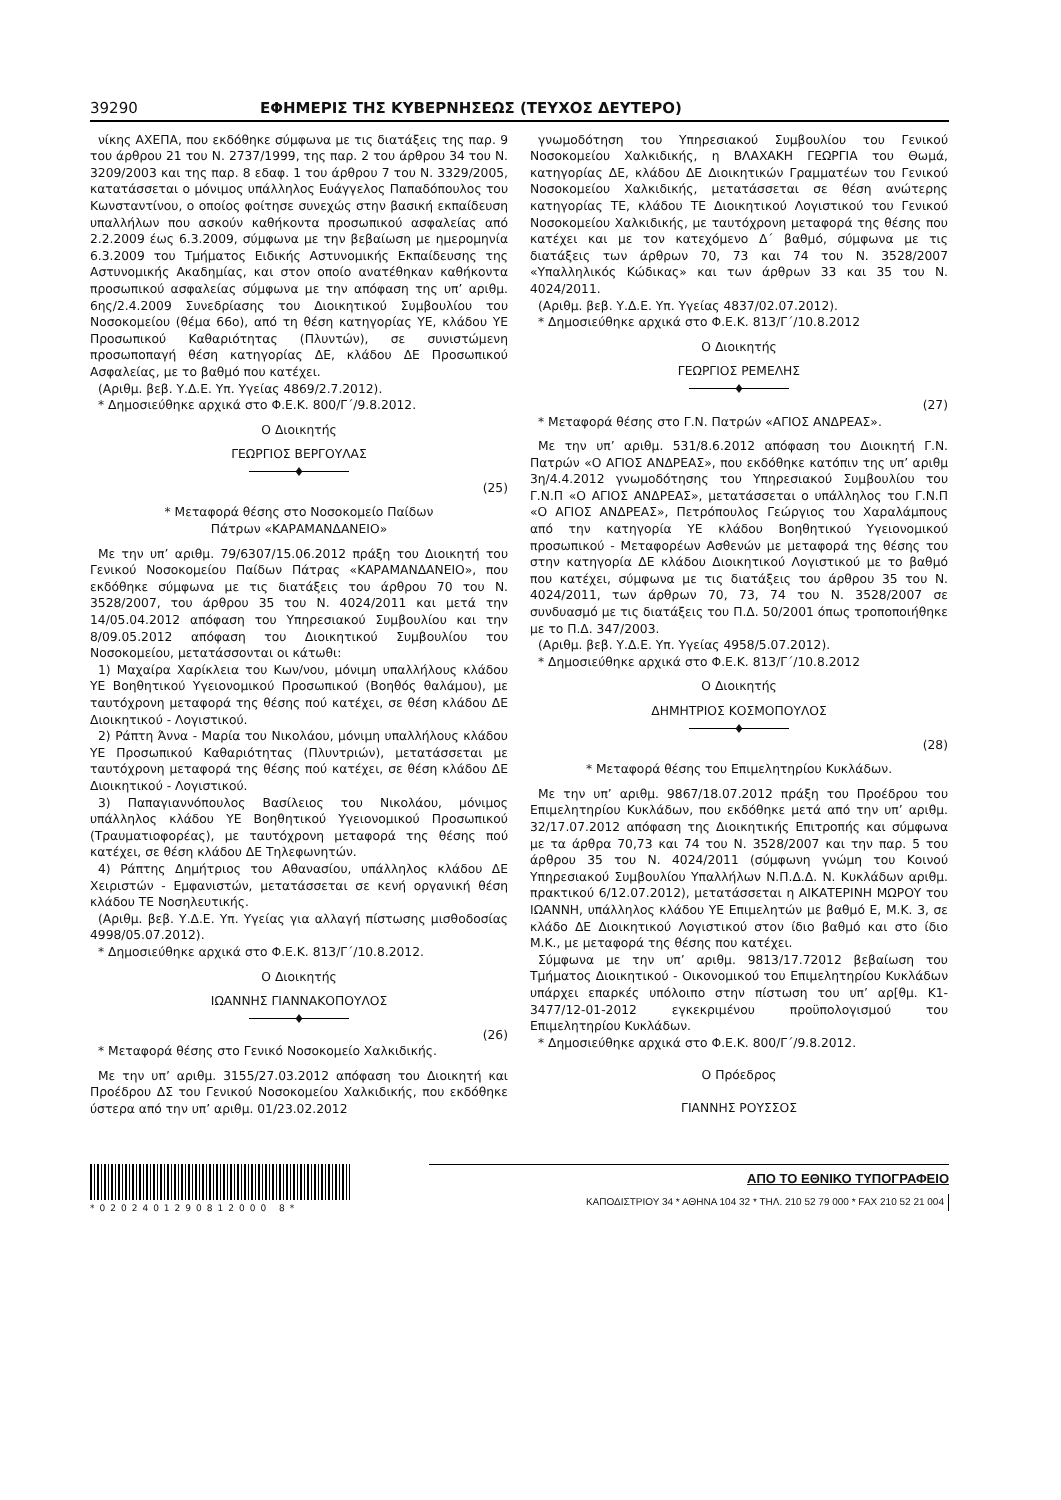39290 ΕΦΗΜΕΡΙΣ ΤΗΣ ΚΥΒΕΡΝΗΣΕΩΣ (ΤΕΥΧΟΣ ΔΕΥΤΕΡΟ)
νίκης ΑΧΕΠΑ, που εκδόθηκε σύμφωνα με τις διατάξεις της παρ. 9 του άρθρου 21 του Ν. 2737/1999, της παρ. 2 του άρθρου 34 του Ν. 3209/2003 και της παρ. 8 εδαφ. 1 του άρθρου 7 του Ν. 3329/2005, κατατάσσεται ο μόνιμος υπάλληλος Ευάγγελος Παπαδόπουλος του Κωνσταντίνου, ο οποίος φοίτησε συνεχώς στην βασική εκπαίδευση υπαλλήλων που ασκούν καθήκοντα προσωπικού ασφαλείας από 2.2.2009 έως 6.3.2009, σύμφωνα με την βεβαίωση με ημερομηνία 6.3.2009 του Τμήματος Ειδικής Αστυνομικής Εκπαίδευσης της Αστυνομικής Ακαδημίας, και στον οποίο ανατέθηκαν καθήκοντα προσωπικού ασφαλείας σύμφωνα με την απόφαση της υπ’ αριθμ. 6ης/2.4.2009 Συνεδρίασης του Διοικητικού Συμβουλίου του Νοσοκομείου (θέμα 66ο), από τη θέση κατηγορίας ΥΕ, κλάδου ΥΕ Προσωπικού Καθαριότητας (Πλυντών), σε συνιστώμενη προσωποπαγή θέση κατηγορίας ΔΕ, κλάδου ΔΕ Προσωπικού Ασφαλείας, με το βαθμό που κατέχει.
(Αριθμ. βεβ. Υ.Δ.Ε. Υπ. Υγείας 4869/2.7.2012).
* Δημοσιεύθηκε αρχικά στο Φ.Ε.Κ. 800/Γ΄/9.8.2012.
Ο Διοικητής
ΓΕΩΡΓΙΟΣ ΒΕΡΓΟΥΛΑΣ
♦
(25)
* Μεταφορά θέσης στο Νοσοκομείο Παίδων
Πάτρων «ΚΑΡΑΜΑΝΔΑΝΕΙΟ»
Με την υπ’ αριθμ. 79/6307/15.06.2012 πράξη του Διοικητή του Γενικού Νοσοκομείου Παίδων Πάτρας «ΚΑΡΑΜΑΝΔΑΝΕΙΟ», που εκδόθηκε σύμφωνα με τις διατάξεις του άρθρου 70 του Ν. 3528/2007, του άρθρου 35 του Ν. 4024/2011 και μετά την 14/05.04.2012 απόφαση του Υπηρεσιακού Συμβουλίου και την 8/09.05.2012 απόφαση του Διοικητικού Συμβουλίου του Νοσοκομείου, μετατάσσονται οι κάτωθι:
1) Μαχαίρα Χαρίκλεια του Κων/νου, μόνιμη υπαλλήλους κλάδου ΥΕ Βοηθητικού Υγειονομικού Προσωπικού (Βοηθός θαλάμου), με ταυτόχρονη μεταφορά της θέσης πού κατέχει, σε θέση κλάδου ΔΕ Διοικητικού - Λογιστικού.
2) Ράπτη Άννα - Μαρία του Νικολάου, μόνιμη υπαλλήλους κλάδου ΥΕ Προσωπικού Καθαριότητας (Πλυντριών), μετατάσσεται με ταυτόχρονη μεταφορά της θέσης πού κατέχει, σε θέση κλάδου ΔΕ Διοικητικού - Λογιστικού.
3) Παπαγιαννόπουλος Βασίλειος του Νικολάου, μόνιμος υπάλληλος κλάδου ΥΕ Βοηθητικού Υγειονομικού Προσωπικού (Τραυματιοφορέας), με ταυτόχρονη μεταφορά της θέσης πού κατέχει, σε θέση κλάδου ΔΕ Τηλεφωνητών.
4) Ράπτης Δημήτριος του Αθανασίου, υπάλληλος κλάδου ΔΕ Χειριστών - Εμφανιστών, μετατάσσεται σε κενή οργανική θέση κλάδου ΤΕ Νοσηλευτικής.
(Αριθμ. βεβ. Υ.Δ.Ε. Υπ. Υγείας για αλλαγή πίστωσης μισθοδοσίας 4998/05.07.2012).
* Δημοσιεύθηκε αρχικά στο Φ.Ε.Κ. 813/Γ΄/10.8.2012.
Ο Διοικητής
ΙΩΑΝΝΗΣ ΓΙΑΝΝΑΚΟΠΟΥΛΟΣ
♦
(26)
* Μεταφορά θέσης στο Γενικό Νοσοκομείο Χαλκιδικής.
Με την υπ’ αριθμ. 3155/27.03.2012 απόφαση του Διοικητή και Προέδρου ΔΣ του Γενικού Νοσοκομείου Χαλκιδικής, που εκδόθηκε ύστερα από την υπ’ αριθμ. 01/23.02.2012
γνωμοδότηση του Υπηρεσιακού Συμβουλίου του Γενικού Νοσοκομείου Χαλκιδικής, η ΒΛΑΧΑΚΗ ΓΕΩΡΓΙΑ του Θωμά, κατηγορίας ΔΕ, κλάδου ΔΕ Διοικητικών Γραμματέων του Γενικού Νοσοκομείου Χαλκιδικής, μετατάσσεται σε θέση ανώτερης κατηγορίας ΤΕ, κλάδου ΤΕ Διοικητικού Λογιστικού του Γενικού Νοσοκομείου Χαλκιδικής, με ταυτόχρονη μεταφορά της θέσης που κατέχει και με τον κατεχόμενο Δ΄ βαθμό, σύμφωνα με τις διατάξεις των άρθρων 70, 73 και 74 του Ν. 3528/2007 «Υπαλληλικός Κώδικας» και των άρθρων 33 και 35 του Ν. 4024/2011.
(Αριθμ. βεβ. Υ.Δ.Ε. Υπ. Υγείας 4837/02.07.2012).
* Δημοσιεύθηκε αρχικά στο Φ.Ε.Κ. 813/Γ΄/10.8.2012
Ο Διοικητής
ΓΕΩΡΓΙΟΣ ΡΕΜΕΛΗΣ
♦
(27)
* Μεταφορά θέσης στο Γ.Ν. Πατρών «ΑΓΙΟΣ ΑΝΔΡΕΑΣ».
Με την υπ’ αριθμ. 531/8.6.2012 απόφαση του Διοικητή Γ.Ν. Πατρών «Ο ΑΓΙΟΣ ΑΝΔΡΕΑΣ», που εκδόθηκε κατόπιν της υπ’ αριθμ 3η/4.4.2012 γνωμοδότησης του Υπηρεσιακού Συμβουλίου του Γ.Ν.Π «Ο ΑΓΙΟΣ ΑΝΔΡΕΑΣ», μετατάσσεται ο υπάλληλος του Γ.Ν.Π «Ο ΑΓΙΟΣ ΑΝΔΡΕΑΣ», Πετρόπουλος Γεώργιος του Χαραλάμπους από την κατηγορία ΥΕ κλάδου Βοηθητικού Υγειονομικού προσωπικού - Μεταφορέων Ασθενών με μεταφορά της θέσης του στην κατηγορία ΔΕ κλάδου Διοικητικού Λογιστικού με το βαθμό που κατέχει, σύμφωνα με τις διατάξεις του άρθρου 35 του Ν. 4024/2011, των άρθρων 70, 73, 74 του Ν. 3528/2007 σε συνδυασμό με τις διατάξεις του Π.Δ. 50/2001 όπως τροποποιήθηκε με το Π.Δ. 347/2003.
(Αριθμ. βεβ. Υ.Δ.Ε. Υπ. Υγείας 4958/5.07.2012).
* Δημοσιεύθηκε αρχικά στο Φ.Ε.Κ. 813/Γ΄/10.8.2012
Ο Διοικητής
ΔΗΜΗΤΡΙΟΣ ΚΟΣΜΟΠΟΥΛΟΣ
♦
(28)
* Μεταφορά θέσης του Επιμελητηρίου Κυκλάδων.
Με την υπ’ αριθμ. 9867/18.07.2012 πράξη του Προέδρου του Επιμελητηρίου Κυκλάδων, που εκδόθηκε μετά από την υπ’ αριθμ. 32/17.07.2012 απόφαση της Διοικητικής Επιτροπής και σύμφωνα με τα άρθρα 70,73 και 74 του Ν. 3528/2007 και την παρ. 5 του άρθρου 35 του Ν. 4024/2011 (σύμφωνη γνώμη του Κοινού Υπηρεσιακού Συμβουλίου Υπαλλήλων Ν.Π.Δ.Δ. Ν. Κυκλάδων αριθμ. πρακτικού 6/12.07.2012), μετατάσσεται η ΑΙΚΑΤΕΡΙΝΗ ΜΩΡΟΥ του ΙΩΑΝΝΗ, υπάλληλος κλάδου ΥΕ Επιμελητών με βαθμό Ε, Μ.Κ. 3, σε κλάδο ΔΕ Διοικητικού Λογιστικού στον ίδιο βαθμό και στο ίδιο Μ.Κ., με μεταφορά της θέσης που κατέχει.
Σύμφωνα με την υπ’ αριθμ. 9813/17.72012 βεβαίωση του Τμήματος Διοικητικού - Οικονομικού του Επιμελητηρίου Κυκλάδων υπάρχει επαρκές υπόλοιπο στην πίστωση του υπ’ αρ[θμ. Κ1-3477/12-01-2012 εγκεκριμένου προϋπολογισμού του Επιμελητηρίου Κυκλάδων.
* Δημοσιεύθηκε αρχικά στο Φ.Ε.Κ. 800/Γ΄/9.8.2012.
Ο Πρόεδρος
ΓΙΑΝΝΗΣ ΡΟΥΣΣΟΣ
*0202401290812000 8*
ΑΠΟ ΤΟ ΕΘΝΙΚΟ ΤΥΠΟΓΡΑΦΕΙΟ
ΚΑΠΟΔΙΣΤΡΙΟΥ 34 * ΑΘΗΝΑ 104 32 * ΤΗΛ. 210 52 79 000 * FAX 210 52 21 004